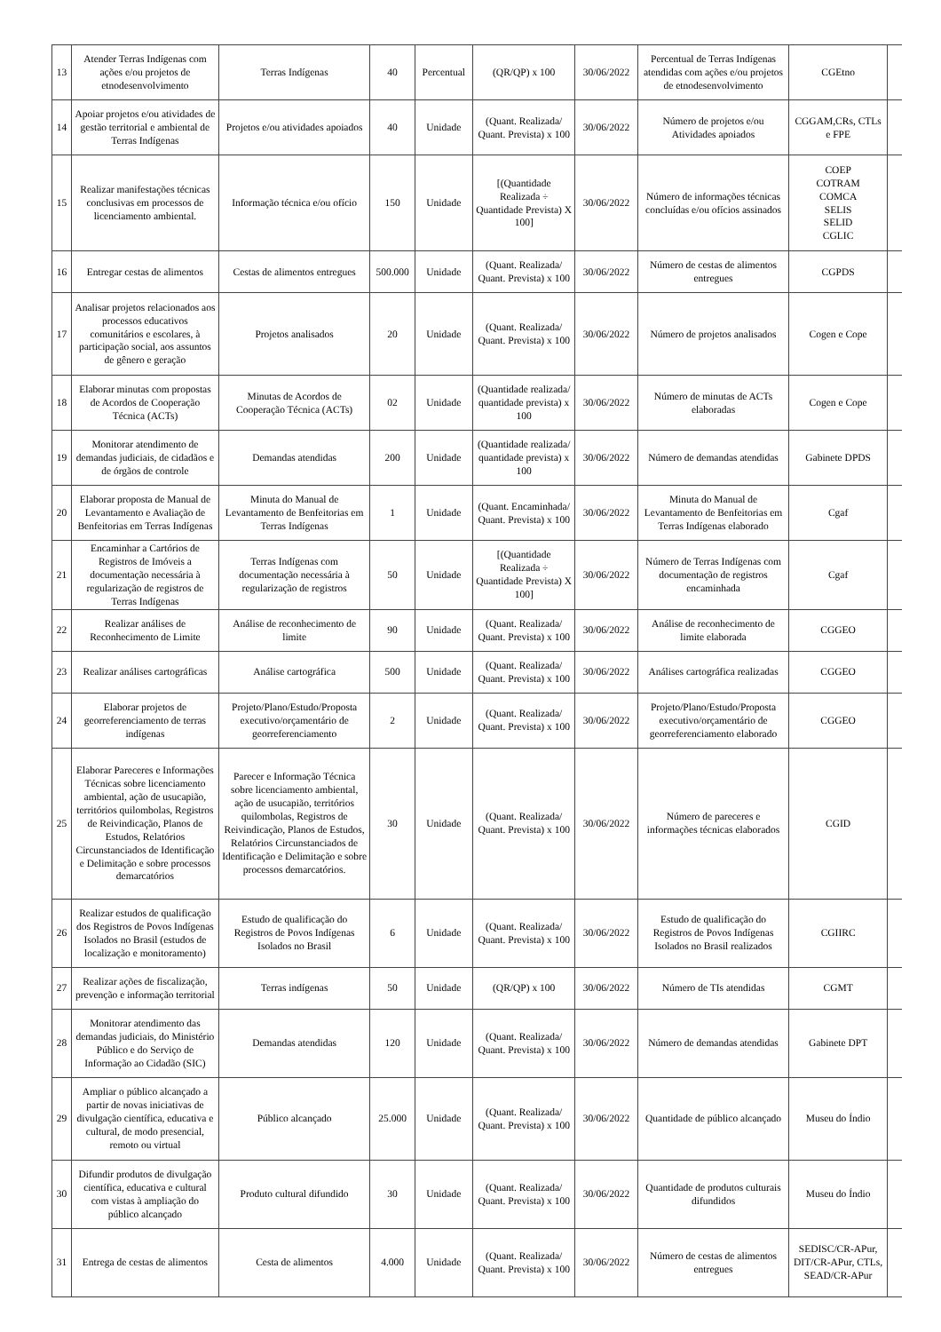| 13 | Atender Terras Indígenas com ações e/ou projetos de etnodesenvolvimento | Terras Indígenas | 40 | Percentual | (QR/QP) x 100 | 30/06/2022 | Percentual de Terras Indígenas atendidas com ações e/ou projetos de etnodesenvolvimento | CGEtno | |
| 14 | Apoiar projetos e/ou atividades de gestão territorial e ambiental de Terras Indígenas | Projetos e/ou atividades apoiados | 40 | Unidade | (Quant. Realizada/ Quant. Prevista) x 100 | 30/06/2022 | Número de projetos e/ou Atividades apoiados | CGGAM,CRs, CTLs e FPE | |
| 15 | Realizar manifestações técnicas conclusivas em processos de licenciamento ambiental. | Informação técnica e/ou ofício | 150 | Unidade | [(Quantidade Realizada ÷ Quantidade Prevista) X 100] | 30/06/2022 | Número de informações técnicas concluídas e/ou ofícios assinados | COEP COTRAM COMCA SELIS SELID CGLIC | |
| 16 | Entregar cestas de alimentos | Cestas de alimentos entregues | 500.000 | Unidade | (Quant. Realizada/ Quant. Prevista) x 100 | 30/06/2022 | Número de cestas de alimentos entregues | CGPDS | |
| 17 | Analisar projetos relacionados aos processos educativos comunitários e escolares, à participação social, aos assuntos de gênero e geração | Projetos analisados | 20 | Unidade | (Quant. Realizada/ Quant. Prevista) x 100 | 30/06/2022 | Número de projetos analisados | Cogen e Cope | |
| 18 | Elaborar minutas com propostas de Acordos de Cooperação Técnica (ACTs) | Minutas de Acordos de Cooperação Técnica (ACTs) | 02 | Unidade | (Quantidade realizada/ quantidade prevista) x 100 | 30/06/2022 | Número de minutas de ACTs elaboradas | Cogen e Cope | |
| 19 | Monitorar atendimento de demandas judiciais, de cidadãos e de órgãos de controle | Demandas atendidas | 200 | Unidade | (Quantidade realizada/ quantidade prevista) x 100 | 30/06/2022 | Número de demandas atendidas | Gabinete DPDS | |
| 20 | Elaborar proposta de Manual de Levantamento e Avaliação de Benfeitorias em Terras Indígenas | Minuta do Manual de Levantamento de Benfeitorias em Terras Indígenas | 1 | Unidade | (Quant. Encaminhada/ Quant. Prevista) x 100 | 30/06/2022 | Minuta do Manual de Levantamento de Benfeitorias em Terras Indígenas elaborado | Cgaf | |
| 21 | Encaminhar a Cartórios de Registros de Imóveis a documentação necessária à regularização de registros de Terras Indígenas | Terras Indígenas com documentação necessária à regularização de registros | 50 | Unidade | [(Quantidade Realizada ÷ Quantidade Prevista) X 100] | 30/06/2022 | Número de Terras Indígenas com documentação de registros encaminhada | Cgaf | |
| 22 | Realizar análises de Reconhecimento de Limite | Análise de reconhecimento de limite | 90 | Unidade | (Quant. Realizada/ Quant. Prevista) x 100 | 30/06/2022 | Análise de reconhecimento de limite elaborada | CGGEO | |
| 23 | Realizar análises cartográficas | Análise cartográfica | 500 | Unidade | (Quant. Realizada/ Quant. Prevista) x 100 | 30/06/2022 | Análises cartográfica realizadas | CGGEO | |
| 24 | Elaborar projetos de georreferenciamento de terras indígenas | Projeto/Plano/Estudo/Proposta executivo/orçamentário de georreferenciamento | 2 | Unidade | (Quant. Realizada/ Quant. Prevista) x 100 | 30/06/2022 | Projeto/Plano/Estudo/Proposta executivo/orçamentário de georreferenciamento elaborado | CGGEO | |
| 25 | Elaborar Pareceres e Informações Técnicas sobre licenciamento ambiental, ação de usucapião, territórios quilombolas, Registros de Reivindicação, Planos de Estudos, Relatórios Circunstanciados de Identificação e Delimitação e sobre processos demarcatórios | Parecer e Informação Técnica sobre licenciamento ambiental, ação de usucapião, territórios quilombolas, Registros de Reivindicação, Planos de Estudos, Relatórios Circunstanciados de Identificação e Delimitação e sobre processos demarcatórios. | 30 | Unidade | (Quant. Realizada/ Quant. Prevista) x 100 | 30/06/2022 | Número de pareceres e informações técnicas elaborados | CGID | |
| 26 | Realizar estudos de qualificação dos Registros de Povos Indígenas Isolados no Brasil (estudos de localização e monitoramento) | Estudo de qualificação do Registros de Povos Indígenas Isolados no Brasil | 6 | Unidade | (Quant. Realizada/ Quant. Prevista) x 100 | 30/06/2022 | Estudo de qualificação do Registros de Povos Indígenas Isolados no Brasil realizados | CGIIRC | |
| 27 | Realizar ações de fiscalização, prevenção e informação territorial | Terras indígenas | 50 | Unidade | (QR/QP) x 100 | 30/06/2022 | Número de TIs atendidas | CGMT | |
| 28 | Monitorar atendimento das demandas judiciais, do Ministério Público e do Serviço de Informação ao Cidadão (SIC) | Demandas atendidas | 120 | Unidade | (Quant. Realizada/ Quant. Prevista) x 100 | 30/06/2022 | Número de demandas atendidas | Gabinete DPT | |
| 29 | Ampliar o público alcançado a partir de novas iniciativas de divulgação científica, educativa e cultural, de modo presencial, remoto ou virtual | Público alcançado | 25.000 | Unidade | (Quant. Realizada/ Quant. Prevista) x 100 | 30/06/2022 | Quantidade de público alcançado | Museu do Índio | |
| 30 | Difundir produtos de divulgação científica, educativa e cultural com vistas à ampliação do público alcançado | Produto cultural difundido | 30 | Unidade | (Quant. Realizada/ Quant. Prevista) x 100 | 30/06/2022 | Quantidade de produtos culturais difundidos | Museu do Índio | |
| 31 | Entrega de cestas de alimentos | Cesta de alimentos | 4.000 | Unidade | (Quant. Realizada/ Quant. Prevista) x 100 | 30/06/2022 | Número de cestas de alimentos entregues | SEDISC/CR-APur, DIT/CR-APur, CTLs, SEAD/CR-APur | |